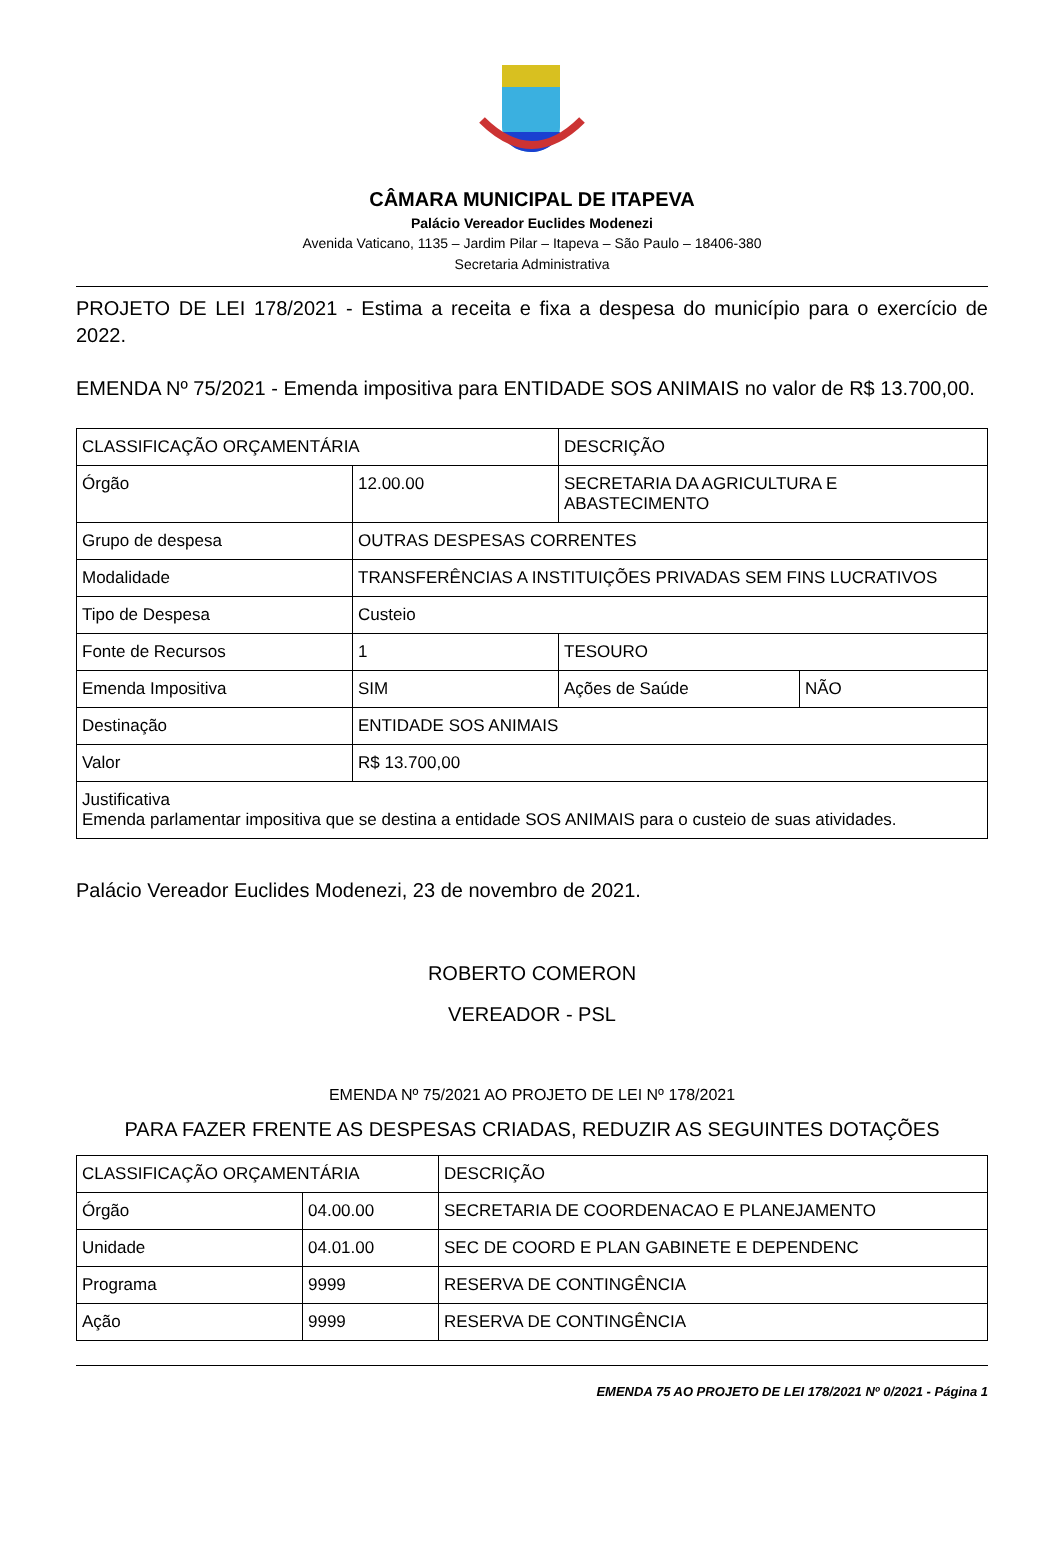CÂMARA MUNICIPAL DE ITAPEVA
Palácio Vereador Euclides Modenezi
Avenida Vaticano, 1135 – Jardim Pilar – Itapeva – São Paulo – 18406-380
Secretaria Administrativa
PROJETO DE LEI 178/2021 - Estima a receita e fixa a despesa do município para o exercício de 2022.
EMENDA Nº 75/2021 - Emenda impositiva para ENTIDADE SOS ANIMAIS no valor de R$ 13.700,00.
| CLASSIFICAÇÃO ORÇAMENTÁRIA | | DESCRIÇÃO | |
| Órgão | 12.00.00 | SECRETARIA DA AGRICULTURA E ABASTECIMENTO | |
| Grupo de despesa | OUTRAS DESPESAS CORRENTES | | |
| Modalidade | TRANSFERÊNCIAS A INSTITUIÇÕES PRIVADAS SEM FINS LUCRATIVOS | | |
| Tipo de Despesa | Custeio | | |
| Fonte de Recursos | 1 | TESOURO | |
| Emenda Impositiva | SIM | Ações de Saúde | NÃO |
| Destinação | ENTIDADE SOS ANIMAIS | | |
| Valor | R$ 13.700,00 | | |
| Justificativa Emenda parlamentar impositiva que se destina a entidade SOS ANIMAIS para o custeio de suas atividades. | | | |
Palácio Vereador Euclides Modenezi, 23 de novembro de 2021.
ROBERTO COMERON
VEREADOR - PSL
EMENDA Nº 75/2021 AO PROJETO DE LEI Nº 178/2021
PARA FAZER FRENTE AS DESPESAS CRIADAS, REDUZIR AS SEGUINTES DOTAÇÕES
| CLASSIFICAÇÃO ORÇAMENTÁRIA | | DESCRIÇÃO |
| Órgão | 04.00.00 | SECRETARIA DE COORDENACAO E PLANEJAMENTO |
| Unidade | 04.01.00 | SEC DE COORD E PLAN GABINETE E DEPENDENC |
| Programa | 9999 | RESERVA DE CONTINGÊNCIA |
| Ação | 9999 | RESERVA DE CONTINGÊNCIA |
EMENDA 75 AO PROJETO DE LEI 178/2021 Nº 0/2021 - Página 1